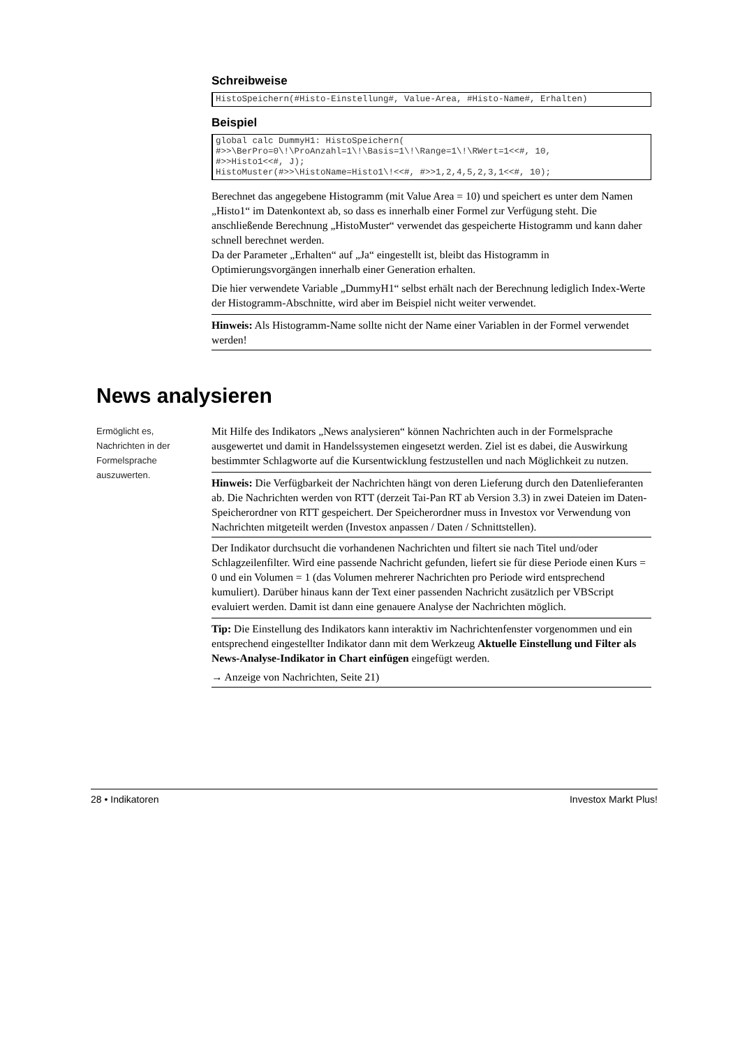Schreibweise
HistoSpeichern(#Histo-Einstellung#, Value-Area, #Histo-Name#, Erhalten)
Beispiel
global calc DummyH1: HistoSpeichern(
#>>\BerPro=0\!\ProAnzahl=1\!\Basis=1\!\Range=1\!\RWert=1<<#, 10,
#>>Histo1<<#, J);
HistoMuster(#>>\HistoName=Histo1\!<<#, #>>1,2,4,5,2,3,1<<#, 10);
Berechnet das angegebene Histogramm (mit Value Area = 10) und speichert es unter dem Namen „Histo1“ im Datenkontext ab, so dass es innerhalb einer Formel zur Verfügung steht. Die anschließende Berechnung „HistoMuster“ verwendet das gespeicherte Histogramm und kann daher schnell berechnet werden.
Da der Parameter „Erhalten“ auf „Ja“ eingestellt ist, bleibt das Histogramm in Optimierungsvorgängen innerhalb einer Generation erhalten.
Die hier verwendete Variable „DummyH1“ selbst erhält nach der Berechnung lediglich Index-Werte der Histogramm-Abschnitte, wird aber im Beispiel nicht weiter verwendet.
Hinweis: Als Histogramm-Name sollte nicht der Name einer Variablen in der Formel verwendet werden!
News analysieren
Ermöglicht es, Nachrichten in der Formelsprache auszuwerten.
Mit Hilfe des Indikators „News analysieren“ können Nachrichten auch in der Formelsprache ausgewertet und damit in Handelssystemen eingesetzt werden. Ziel ist es dabei, die Auswirkung bestimmter Schlagworte auf die Kursentwicklung festzustellen und nach Möglichkeit zu nutzen.
Hinweis: Die Verfügbarkeit der Nachrichten hängt von deren Lieferung durch den Datenlieferanten ab. Die Nachrichten werden von RTT (derzeit Tai-Pan RT ab Version 3.3) in zwei Dateien im Daten-Speicherordner von RTT gespeichert. Der Speicherordner muss in Investox vor Verwendung von Nachrichten mitgeteilt werden (Investox anpassen / Daten / Schnittstellen).
Der Indikator durchsucht die vorhandenen Nachrichten und filtert sie nach Titel und/oder Schlagzeilenfilter. Wird eine passende Nachricht gefunden, liefert sie für diese Periode einen Kurs = 0 und ein Volumen = 1 (das Volumen mehrerer Nachrichten pro Periode wird entsprechend kumuliert). Darüber hinaus kann der Text einer passenden Nachricht zusätzlich per VBScript evaluiert werden. Damit ist dann eine genauere Analyse der Nachrichten möglich.
Tip: Die Einstellung des Indikators kann interaktiv im Nachrichtenfenster vorgenommen und ein entsprechend eingestellter Indikator dann mit dem Werkzeug Aktuelle Einstellung und Filter als News-Analyse-Indikator in Chart einfügen eingefügt werden.
→ Anzeige von Nachrichten, Seite 21)
28 • Indikatoren Investox Markt Plus!